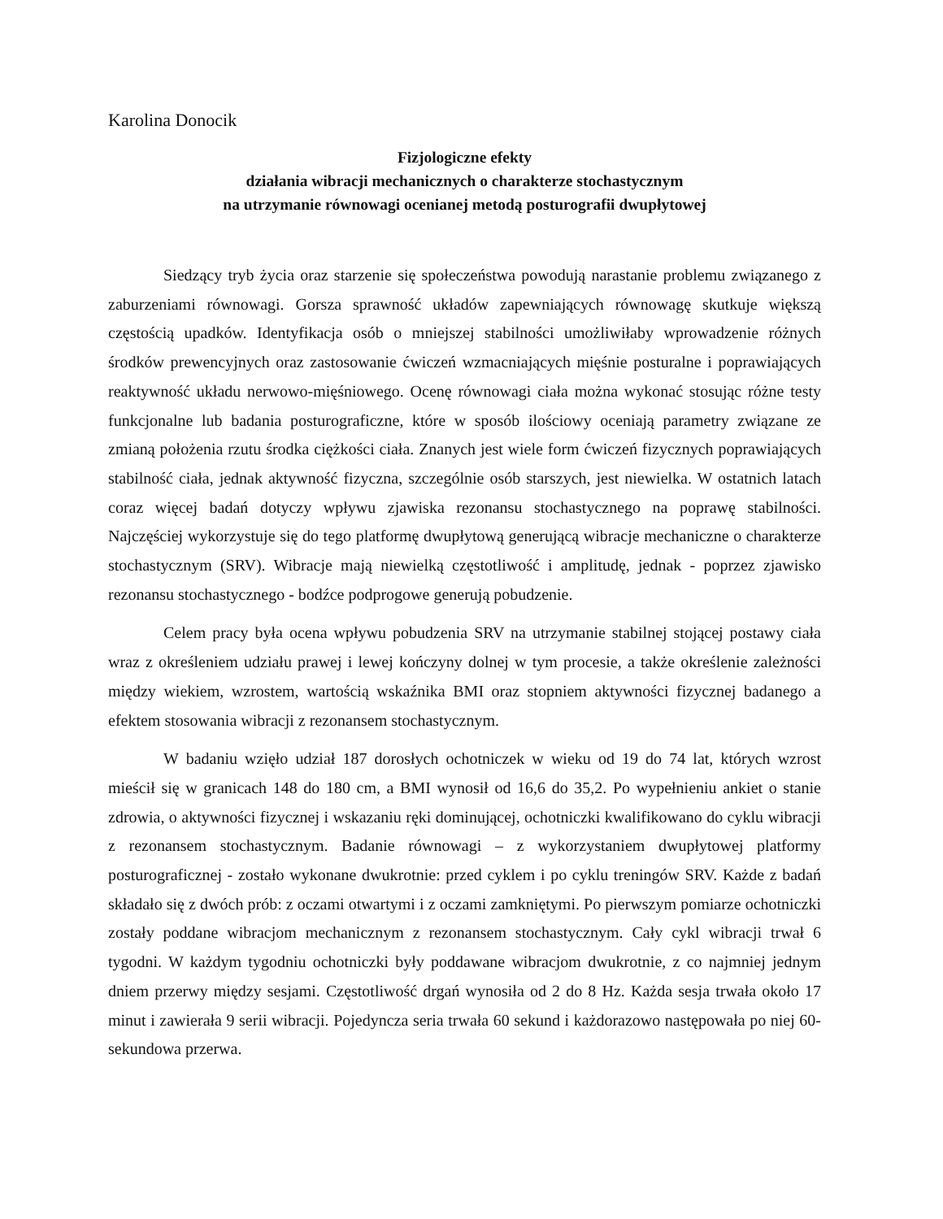Karolina Donocik
Fizjologiczne efekty
działania wibracji mechanicznych o charakterze stochastycznym
na utrzymanie równowagi ocenianej metodą posturografii dwupłytowej
Siedzący tryb życia oraz starzenie się społeczeństwa powodują narastanie problemu związanego z zaburzeniami równowagi. Gorsza sprawność układów zapewniających równowagę skutkuje większą częstością upadków. Identyfikacja osób o mniejszej stabilności umożliwiłaby wprowadzenie różnych środków prewencyjnych oraz zastosowanie ćwiczeń wzmacniających mięśnie posturalne i poprawiających reaktywność układu nerwowo-mięśniowego. Ocenę równowagi ciała można wykonać stosując różne testy funkcjonalne lub badania posturograficzne, które w sposób ilościowy oceniają parametry związane ze zmianą położenia rzutu środka ciężkości ciała. Znanych jest wiele form ćwiczeń fizycznych poprawiających stabilność ciała, jednak aktywność fizyczna, szczególnie osób starszych, jest niewielka. W ostatnich latach coraz więcej badań dotyczy wpływu zjawiska rezonansu stochastycznego na poprawę stabilności. Najczęściej wykorzystuje się do tego platformę dwupłytową generującą wibracje mechaniczne o charakterze stochastycznym (SRV). Wibracje mają niewielką częstotliwość i amplitudę, jednak - poprzez zjawisko rezonansu stochastycznego - bodźce podprogowe generują pobudzenie.
Celem pracy była ocena wpływu pobudzenia SRV na utrzymanie stabilnej stojącej postawy ciała wraz z określeniem udziału prawej i lewej kończyny dolnej w tym procesie, a także określenie zależności między wiekiem, wzrostem, wartością wskaźnika BMI oraz stopniem aktywności fizycznej badanego a efektem stosowania wibracji z rezonansem stochastycznym.
W badaniu wzięło udział 187 dorosłych ochotniczek w wieku od 19 do 74 lat, których wzrost mieścił się w granicach 148 do 180 cm, a BMI wynosił od 16,6 do 35,2. Po wypełnieniu ankiet o stanie zdrowia, o aktywności fizycznej i wskazaniu ręki dominującej, ochotniczki kwalifikowano do cyklu wibracji z rezonansem stochastycznym. Badanie równowagi – z wykorzystaniem dwupłytowej platformy posturograficznej - zostało wykonane dwukrotnie: przed cyklem i po cyklu treningów SRV. Każde z badań składało się z dwóch prób: z oczami otwartymi i z oczami zamkniętymi. Po pierwszym pomiarze ochotniczki zostały poddane wibracjom mechanicznym z rezonansem stochastycznym. Cały cykl wibracji trwał 6 tygodni. W każdym tygodniu ochotniczki były poddawane wibracjom dwukrotnie, z co najmniej jednym dniem przerwy między sesjami. Częstotliwość drgań wynosiła od 2 do 8 Hz. Każda sesja trwała około 17 minut i zawierała 9 serii wibracji. Pojedyncza seria trwała 60 sekund i każdorazowo następowała po niej 60-sekundowa przerwa.